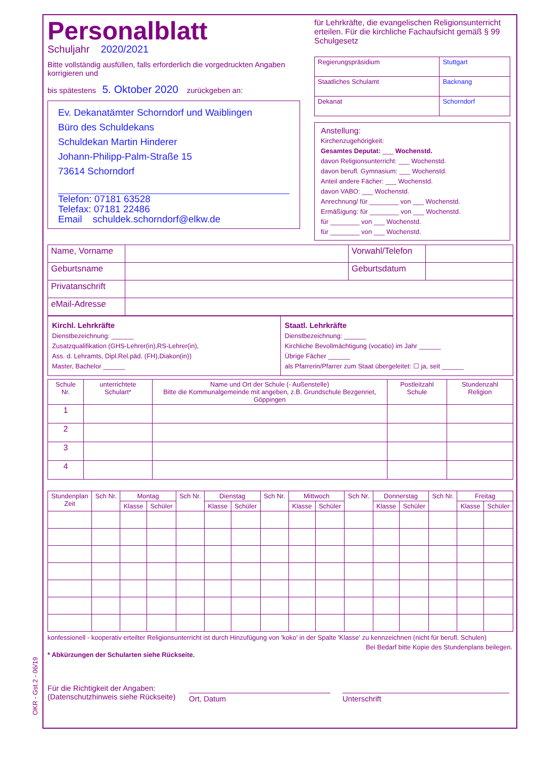OKR - Gst.2 - 06/19
Personalblatt
Schuljahr 2020/2021
Bitte vollständig ausfüllen, falls erforderlich die vorgedruckten Angaben korrigieren und
bis spätestens 5. Oktober 2020 zurückgeben an:
Ev. Dekanatämter Schorndorf und Waiblingen
Büro des Schuldekans
Schuldekan Martin Hinderer
Johann-Philipp-Palm-Straße 15
73614 Schorndorf
Telefon: 07181 63528
Telefax: 07181 22486
Email schuldek.schorndorf@elkw.de
für Lehrkräfte, die evangelischen Religionsunterricht erteilen. Für die kirchliche Fachaufsicht gemäß § 99 Schulgesetz
| Regierungspräsidium | Stuttgart |
| Staatliches Schulamt | Backnang |
| Dekanat | Schorndorf |
Anstellung:
Kirchenzugehörigkeit:
Gesamtes Deputat: ___ Wochenstd.
davon Religionsunterricht: ___ Wochenstd.
davon berufl. Gymnasium: ___ Wochenstd.
Anteil andere Fächer: ___ Wochenstd.
davon VABO: ___ Wochenstd.
Anrechnung/ für ________ von ___ Wochenstd.
Ermäßigung: für ________ von ___ Wochenstd.
für ________ von ___ Wochenstd.
für ________ von ___ Wochenstd.
| Name, Vorname | | Vorwahl/Telefon | |
| Geburtsname | | Geburtsdatum | |
| Privatanschrift | | | |
| eMail-Adresse | | | |
| Kirchl. Lehrkräfte Dienstbezeichnung: ______ Zusatzqualifikation (GHS-Lehrer(in),RS-Lehrer(in), Ass. d. Lehramts, Dipl.Rel.päd. (FH),Diakon(in)) Master, Bachelor ______ | Staatl. Lehrkräfte Dienstbezeichnung: ______ Kirchliche Bevollmächtigung (vocatio) im Jahr ______ Übrige Fächer ______ als Pfarrerin/Pfarrer zum Staat übergeleitet: ☐ ja, seit ______ |
| Schule Nr. | unterrichtete Schulart* | Name und Ort der Schule (- Außenstelle) Bitte die Kommunalgemeinde mit angeben, z.B. Grundschule Bezgenriet, Göppingen | Postleitzahl Schule | Stundenzahl Religion |
| --- | --- | --- | --- | --- |
| 1 | | | | |
| 2 | | | | |
| 3 | | | | |
| 4 | | | | |
| Stundenplan Zeit | Sch Nr. | Montag | | Sch Nr. | Dienstag | | Sch Nr. | Mittwoch | | Sch Nr. | Donnerstag | | Sch Nr. | Freitag | |
| --- | --- | --- | --- | --- | --- | --- | --- | --- | --- | --- | --- | --- | --- | --- | --- |
| | | Klasse | Schüler | | Klasse | Schüler | | Klasse | Schüler | | Klasse | Schüler | | Klasse | Schüler |
konfessionell - kooperativ erteilter Religionsunterricht ist durch Hinzufügung von 'koko' in der Spalte 'Klasse' zu kennzeichnen (nicht für berufl. Schulen)
Bei Bedarf bitte Kopie des Stundenplans beilegen.
* Abkürzungen der Schularten siehe Rückseite.
Für die Richtigkeit der Angaben:
(Datenschutzhinweis siehe Rückseite)
Ort, Datum Unterschrift